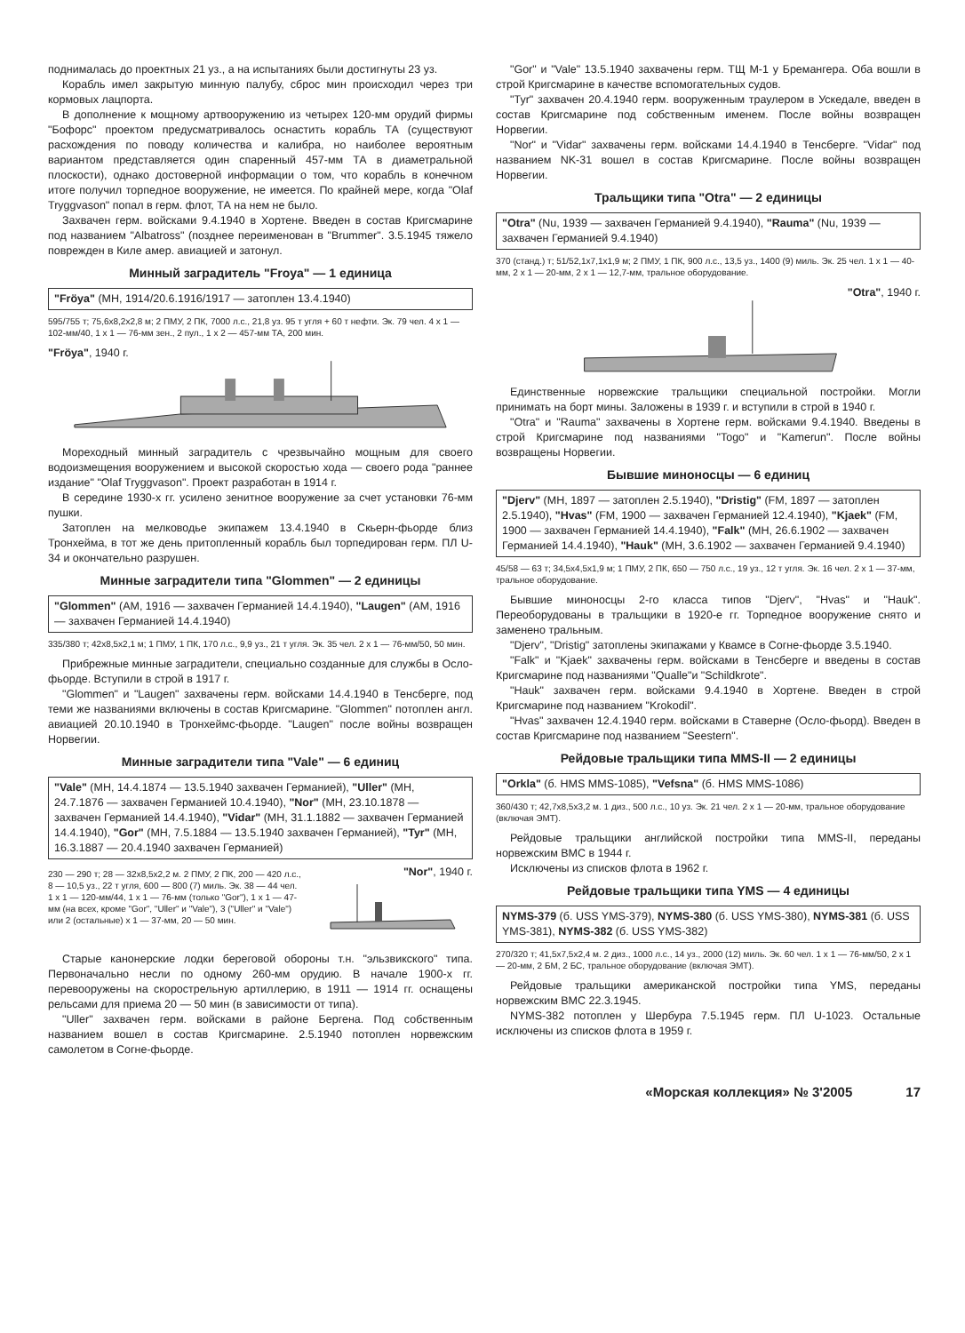поднималась до проектных 21 уз., а на испытаниях были достигнуты 23 уз.
Корабль имел закрытую минную палубу, сброс мин происходил через три кормовых лацпорта.
В дополнение к мощному артвооружению из четырех 120-мм орудий фирмы "Бофорс" проектом предусматривалось оснастить корабль ТА (существуют расхождения по поводу количества и калибра, но наиболее вероятным вариантом представляется один спаренный 457-мм ТА в диаметральной плоскости), однако достоверной информации о том, что корабль в конечном итоге получил торпедное вооружение, не имеется. По крайней мере, когда "Olaf Tryggvason" попал в герм. флот, ТА на нем не было.
Захвачен герм. войсками 9.4.1940 в Хортене. Введен в состав Кригсмарине под названием "Albatross" (позднее переименован в "Brummer". 3.5.1945 тяжело поврежден в Киле амер. авиацией и затонул.
Минный заградитель "Froya" — 1 единица
"Fröya" (МН, 1914/20.6.1916/1917 — затоплен 13.4.1940)
595/755 т; 75,6x8,2x2,8 м; 2 ПМУ, 2 ПК, 7000 л.с., 21,8 уз. 95 т угля + 60 т нефти. Эк. 79 чел. 4 x 1 — 102-мм/40, 1 x 1 — 76-мм зен., 2 пул., 1 x 2 — 457-мм ТА, 200 мин.
"Fröya", 1940 г.
Мореходный минный заградитель с чрезвычайно мощным для своего водоизмещения вооружением и высокой скоростью хода — своего рода "раннее издание" "Olaf Tryggvason". Проект разработан в 1914 г.
В середине 1930-х гг. усилено зенитное вооружение за счет установки 76-мм пушки.
Затоплен на мелководье экипажем 13.4.1940 в Скьерн-фьорде близ Тронхейма, в тот же день притопленный корабль был торпедирован герм. ПЛ U-34 и окончательно разрушен.
Минные заградители типа "Glommen" — 2 единицы
"Glommen" (АМ, 1916 — захвачен Германией 14.4.1940), "Laugen" (АМ, 1916 — захвачен Германией 14.4.1940)
335/380 т; 42x8,5x2,1 м; 1 ПМУ, 1 ПК, 170 л.с., 9,9 уз., 21 т угля. Эк. 35 чел. 2 x 1 — 76-мм/50, 50 мин.
Прибрежные минные заградители, специально созданные для службы в Осло-фьорде. Вступили в строй в 1917 г.
"Glommen" и "Laugen" захвачены герм. войсками 14.4.1940 в Тенсберге, под теми же названиями включены в состав Кригсмарине. "Glommen" потоплен англ. авиацией 20.10.1940 в Тронхеймс-фьорде. "Laugen" после войны возвращен Норвегии.
Минные заградители типа "Vale" — 6 единиц
"Vale" (МН, 14.4.1874 — 13.5.1940 захвачен Германией), "Uller" (МН, 24.7.1876 — захвачен Германией 10.4.1940), "Nor" (МН, 23.10.1878 — захвачен Германией 14.4.1940), "Vidar" (МН, 31.1.1882 — захвачен Германией 14.4.1940), "Gor" (МН, 7.5.1884 — 13.5.1940 захвачен Германией), "Tyr" (МН, 16.3.1887 — 20.4.1940 захвачен Германией)
230 — 290 т; 28 — 32x8,5x2,2 м. 2 ПМУ, 2 ПК, 200 — 420 л.с., 8 — 10,5 уз., 22 т угля, 600 — 800 (7) миль. Эк. 38 — 44 чел. 1 x 1 — 120-мм/44, 1 x 1 — 76-мм (только "Gor"), 1 x 1 — 47-мм (на всех, кроме "Gor", "Uller" и "Vale"), 3 ("Uller" и "Vale") или 2 (остальные) x 1 — 37-мм, 20 — 50 мин.
"Nor", 1940 г.
Старые канонерские лодки береговой обороны т.н. "эльзвикского" типа. Первоначально несли по одному 260-мм орудию. В начале 1900-х гг. перевооружены на скорострельную артиллерию, в 1911 — 1914 гг. оснащены рельсами для приема 20 — 50 мин (в зависимости от типа).
"Uller" захвачен герм. войсками в районе Бергена. Под собственным названием вошел в состав Кригсмарине. 2.5.1940 потоплен норвежским самолетом в Согне-фьорде.
"Gor" и "Vale" 13.5.1940 захвачены герм. ТЩ М-1 у Бремангера. Оба вошли в строй Кригсмарине в качестве вспомогательных судов.
"Tyr" захвачен 20.4.1940 герм. вооруженным траулером в Ускедале, введен в состав Кригсмарине под собственным именем. После войны возвращен Норвегии.
"Nor" и "Vidar" захвачены герм. войсками 14.4.1940 в Тенсберге. "Vidar" под названием NK-31 вошел в состав Кригсмарине. После войны возвращен Норвегии.
Тральщики типа "Otra" — 2 единицы
"Otra" (Nu, 1939 — захвачен Германией 9.4.1940), "Rauma" (Nu, 1939 — захвачен Германией 9.4.1940)
370 (станд.) т; 51/52,1x7,1x1,9 м; 2 ПМУ, 1 ПК, 900 л.с., 13,5 уз., 1400 (9) миль. Эк. 25 чел. 1 x 1 — 40-мм, 2 x 1 — 20-мм, 2 x 1 — 12,7-мм, тральное оборудование.
"Otra", 1940 г.
Единственные норвежские тральщики специальной постройки. Могли принимать на борт мины. Заложены в 1939 г. и вступили в строй в 1940 г.
"Otra" и "Rauma" захвачены в Хортене герм. войсками 9.4.1940. Введены в строй Кригсмарине под названиями "Togo" и "Kamerun". После войны возвращены Норвегии.
Бывшие миноносцы — 6 единиц
"Djerv" (МН, 1897 — затоплен 2.5.1940), "Dristig" (FM, 1897 — затоплен 2.5.1940), "Hvas" (FM, 1900 — захвачен Германией 12.4.1940), "Kjaek" (FM, 1900 — захвачен Германией 14.4.1940), "Falk" (МН, 26.6.1902 — захвачен Германией 14.4.1940), "Hauk" (МН, 3.6.1902 — захвачен Германией 9.4.1940)
45/58 — 63 т; 34,5x4,5x1,9 м; 1 ПМУ, 2 ПК, 650 — 750 л.с., 19 уз., 12 т угля. Эк. 16 чел. 2 x 1 — 37-мм, тральное оборудование.
Бывшие миноносцы 2-го класса типов "Djerv", "Hvas" и "Hauk". Переоборудованы в тральщики в 1920-е гг. Торпедное вооружение снято и заменено тральным.
"Djerv", "Dristig" затоплены экипажами у Квамсе в Согне-фьорде 3.5.1940.
"Falk" и "Kjaek" захвачены герм. войсками в Тенсберге и введены в состав Кригсмарине под названиями "Qualle"и "Schildkrote".
"Hauk" захвачен герм. войсками 9.4.1940 в Хортене. Введен в строй Кригсмарине под названием "Krokodil".
"Hvas" захвачен 12.4.1940 герм. войсками в Ставерне (Осло-фьорд). Введен в состав Кригсмарине под названием "Seestern".
Рейдовые тральщики типа MMS-II — 2 единицы
"Orkla" (б. HMS MMS-1085), "Vefsna" (б. HMS MMS-1086)
360/430 т; 42,7x8,5x3,2 м. 1 диз., 500 л.с., 10 уз. Эк. 21 чел. 2 x 1 — 20-мм, тральное оборудование (включая ЭМТ).
Рейдовые тральщики английской постройки типа MMS-II, переданы норвежским ВМС в 1944 г.
Исключены из списков флота в 1962 г.
Рейдовые тральщики типа YMS — 4 единицы
NYMS-379 (б. USS YMS-379), NYMS-380 (б. USS YMS-380), NYMS-381 (б. USS YMS-381), NYMS-382 (б. USS YMS-382)
270/320 т; 41,5x7,5x2,4 м. 2 диз., 1000 л.с., 14 уз., 2000 (12) миль. Эк. 60 чел. 1 x 1 — 76-мм/50, 2 x 1 — 20-мм, 2 БМ, 2 БС, тральное оборудование (включая ЭМТ).
Рейдовые тральщики американской постройки типа YMS, переданы норвежским ВМС 22.3.1945.
NYMS-382 потоплен у Шербура 7.5.1945 герм. ПЛ U-1023. Остальные исключены из списков флота в 1959 г.
«Морская коллекция» № 3'2005 17